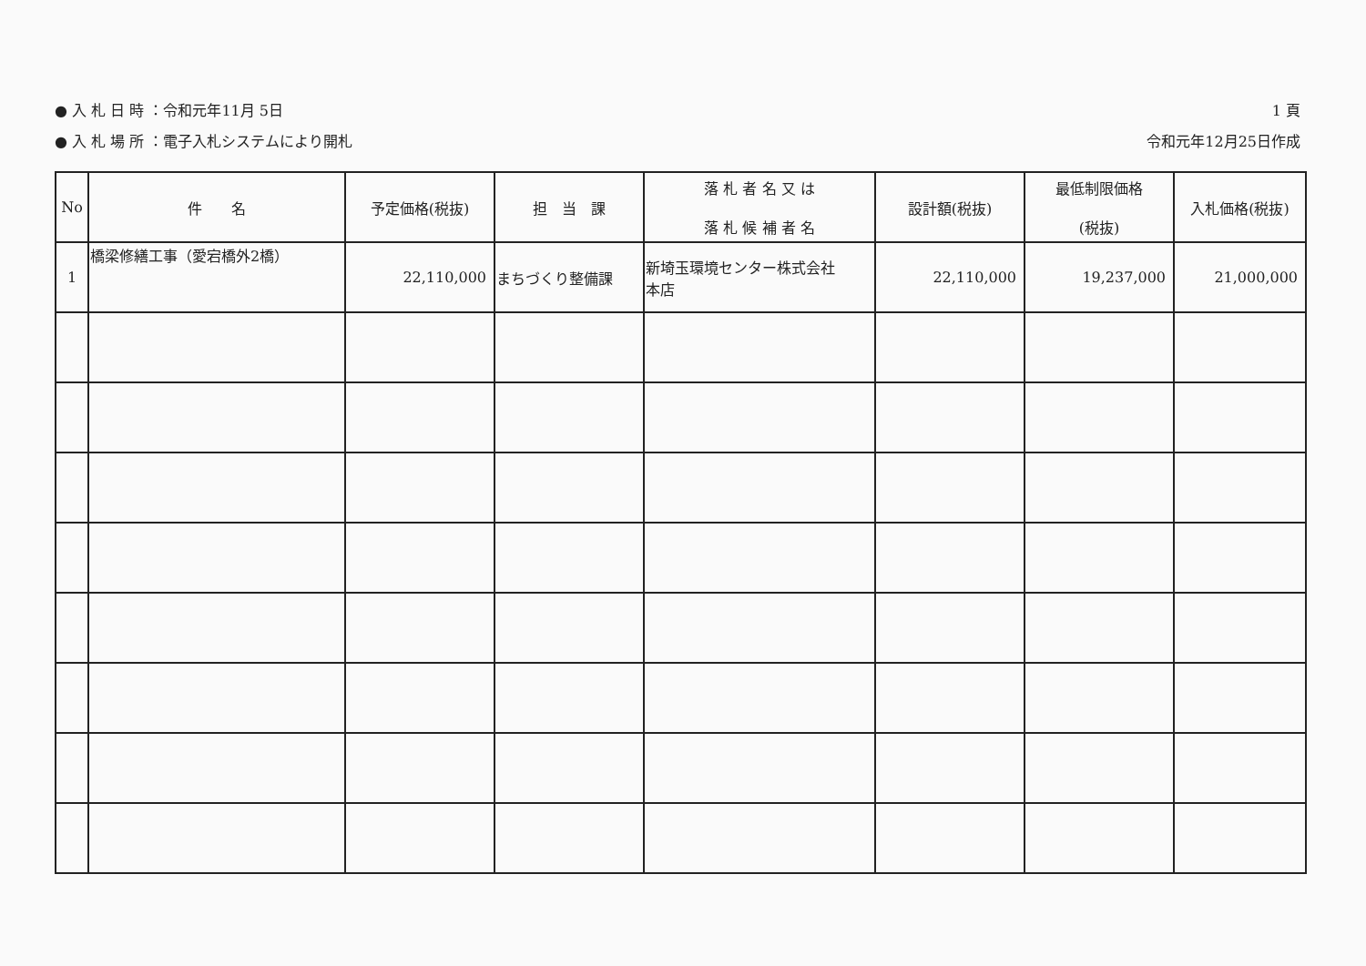● 入 札 日 時 ：令和元年11月 5日
● 入 札 場 所 ：電子入札システムにより開札
1 頁
令和元年12月25日作成
| No | 件 名 | 予定価格(税抜) | 担 当 課 | 落 札 者 名 又 は 落 札 候 補 者 名 | 設計額(税抜) | 最低制限価格 (税抜) | 入札価格(税抜) |
| --- | --- | --- | --- | --- | --- | --- | --- |
| 1 | 橋梁修繕工事（愛宕橋外2橋） | 22,110,000 | まちづくり整備課 | 新埼玉環境センター株式会社 本店 | 22,110,000 | 19,237,000 | 21,000,000 |